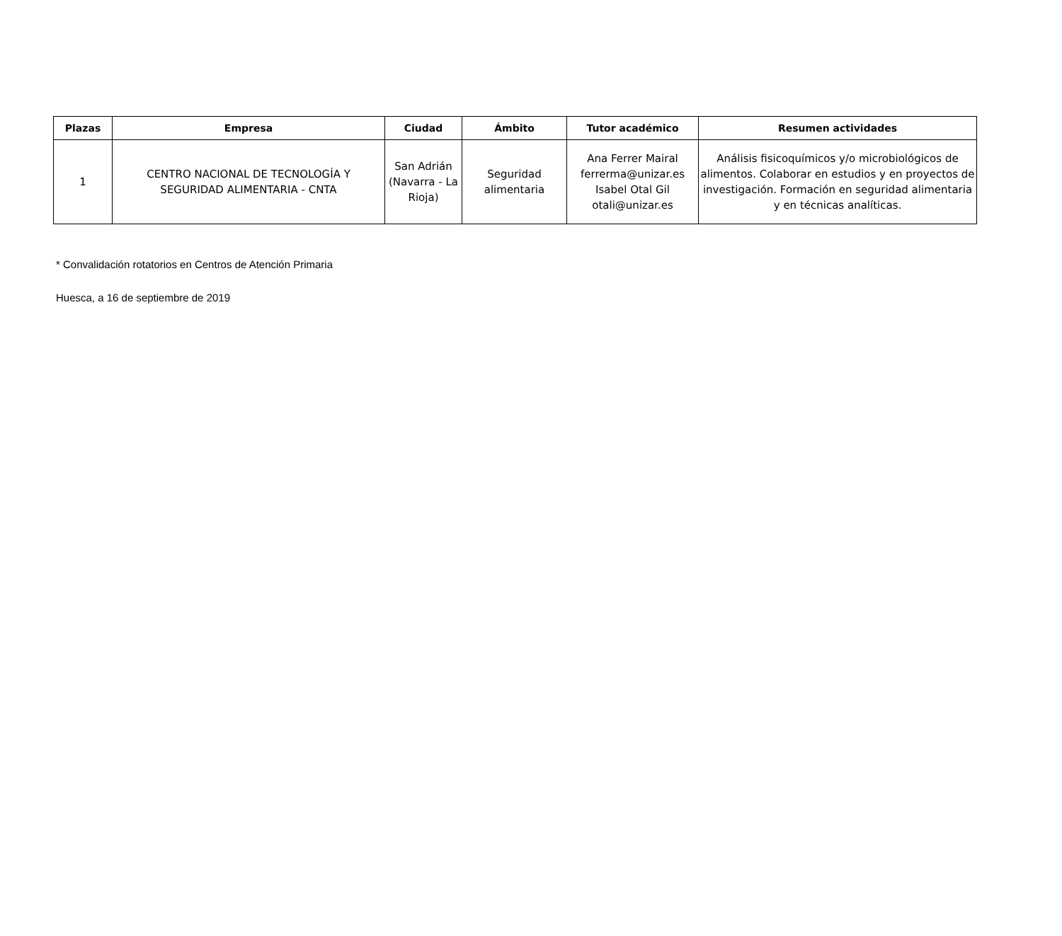| Plazas | Empresa | Ciudad | Ámbito | Tutor académico | Resumen actividades |
| --- | --- | --- | --- | --- | --- |
| 1 | CENTRO NACIONAL DE TECNOLOGÍA Y SEGURIDAD ALIMENTARIA - CNTA | San Adrián (Navarra - La Rioja) | Seguridad alimentaria | Ana Ferrer Mairal ferrerma@unizar.es Isabel Otal Gil otali@unizar.es | Análisis fisicoquímicos y/o microbiológicos de alimentos. Colaborar en estudios y en proyectos de investigación. Formación en seguridad alimentaria y en técnicas analíticas. |
* Convalidación rotatorios en Centros de Atención Primaria
Huesca, a 16 de septiembre de 2019